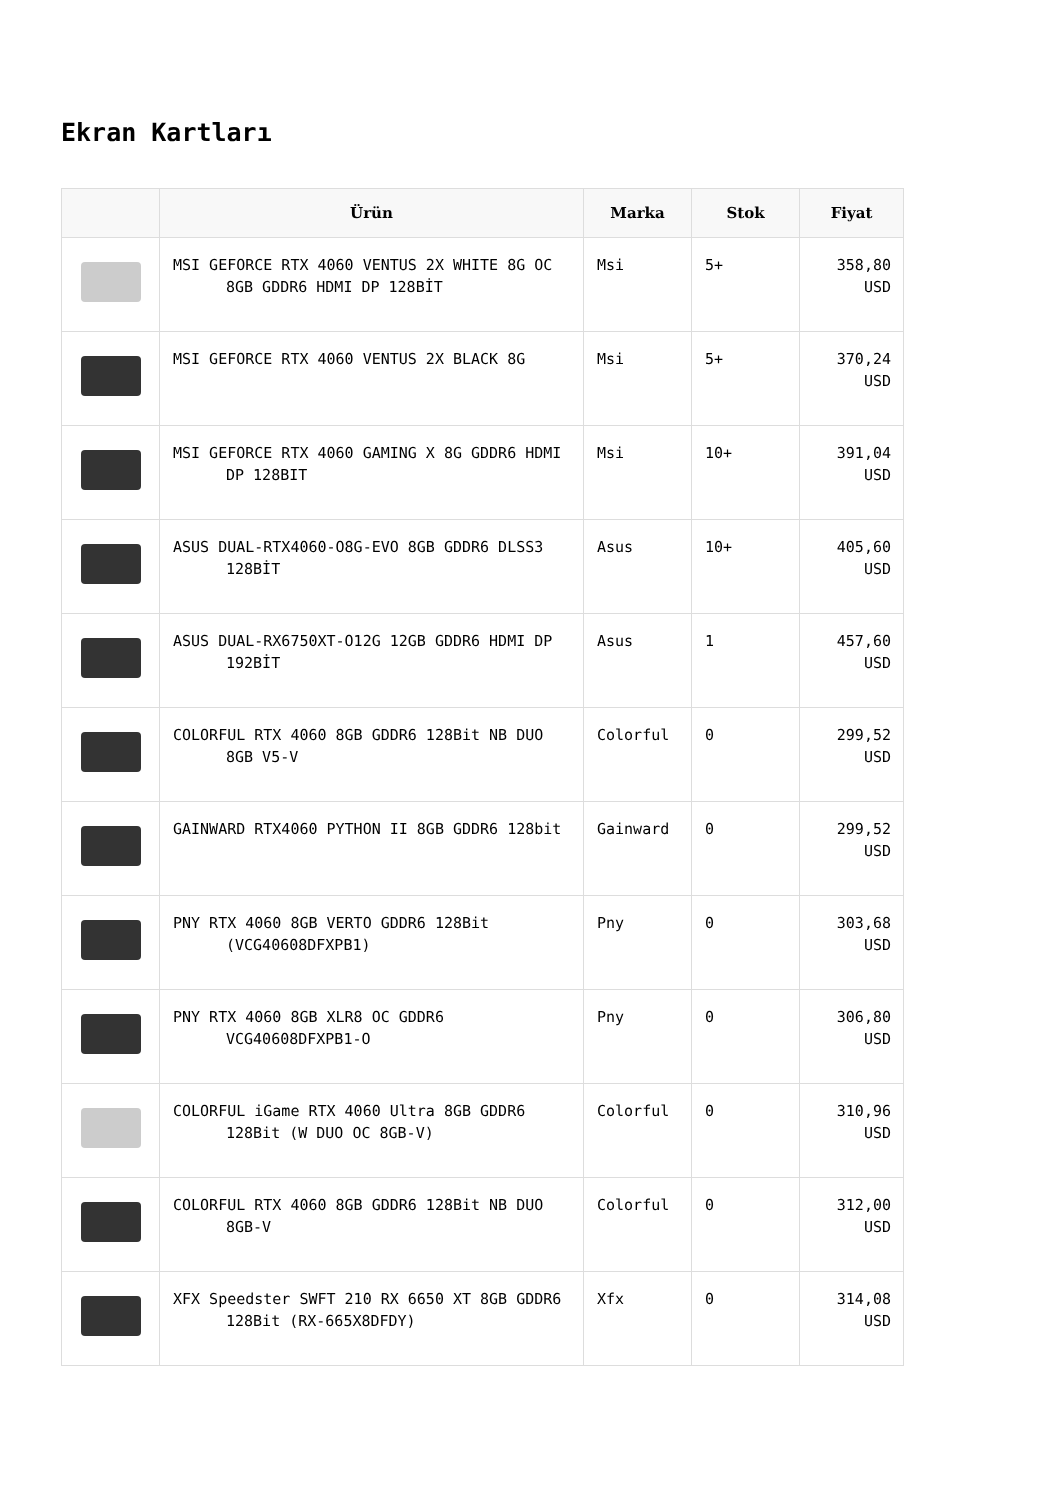Ekran Kartları
| | Ürün | Marka | Stok | Fiyat |
| --- | --- | --- | --- | --- |
| | MSI GEFORCE RTX 4060 VENTUS 2X WHITE 8G OC 8GB GDDR6 HDMI DP 128BİT | Msi | 5+ | 358,80 USD |
| | MSI GEFORCE RTX 4060 VENTUS 2X BLACK 8G | Msi | 5+ | 370,24 USD |
| | MSI GEFORCE RTX 4060 GAMING X 8G GDDR6 HDMI DP 128BIT | Msi | 10+ | 391,04 USD |
| | ASUS DUAL-RTX4060-O8G-EVO 8GB GDDR6 DLSS3 128BİT | Asus | 10+ | 405,60 USD |
| | ASUS DUAL-RX6750XT-O12G 12GB GDDR6 HDMI DP 192BİT | Asus | 1 | 457,60 USD |
| | COLORFUL RTX 4060 8GB GDDR6 128Bit NB DUO 8GB V5-V | Colorful | 0 | 299,52 USD |
| | GAINWARD RTX4060 PYTHON II 8GB GDDR6 128bit | Gainward | 0 | 299,52 USD |
| | PNY RTX 4060 8GB VERTO GDDR6 128Bit (VCG40608DFXPB1) | Pny | 0 | 303,68 USD |
| | PNY RTX 4060 8GB XLR8 OC GDDR6 VCG40608DFXPB1-O | Pny | 0 | 306,80 USD |
| | COLORFUL iGame RTX 4060 Ultra 8GB GDDR6 128Bit (W DUO OC 8GB-V) | Colorful | 0 | 310,96 USD |
| | COLORFUL RTX 4060 8GB GDDR6 128Bit NB DUO 8GB-V | Colorful | 0 | 312,00 USD |
| | XFX Speedster SWFT 210 RX 6650 XT 8GB GDDR6 128Bit (RX-665X8DFDY) | Xfx | 0 | 314,08 USD |